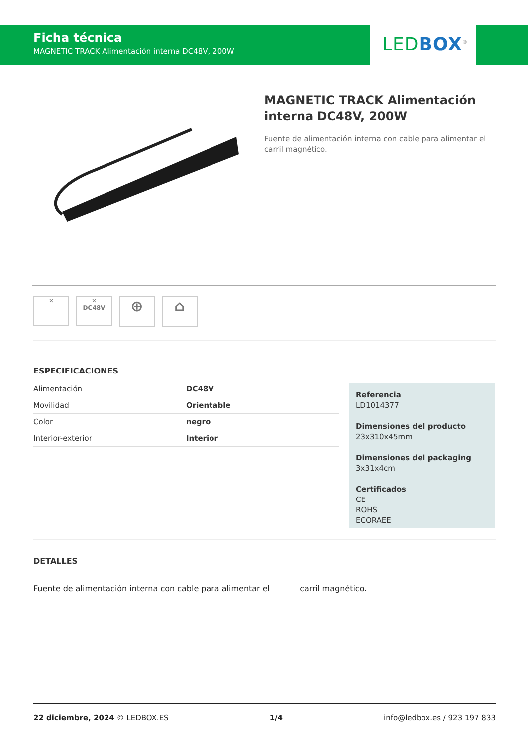Ficha técnica
MAGNETIC TRACK Alimentación interna DC48V, 200W
LED BOX<sup>®</sup>
MAGNETIC TRACK Alimentación interna DC48V, 200W
Fuente de alimentación interna con cable para alimentar el carril magnético.
✕ ✕
DC48V ⊕ ⌂
ESPECIFICACIONES
| Alimentación | DC48V |
| Movilidad | Orientable |
| Color | negro |
| Interior-exterior | Interior |
Referencia
LD1014377
Dimensiones del producto
23x310x45mm
Dimensiones del packaging
3x31x4cm
Certificados
CE
ROHS
ECORAEE
DETALLES
Fuente de alimentación interna con cable para alimentar el carril magnético.
22 diciembre, 2024 © LEDBOX.ES 1/4 info@ledbox.es / 923 197 833